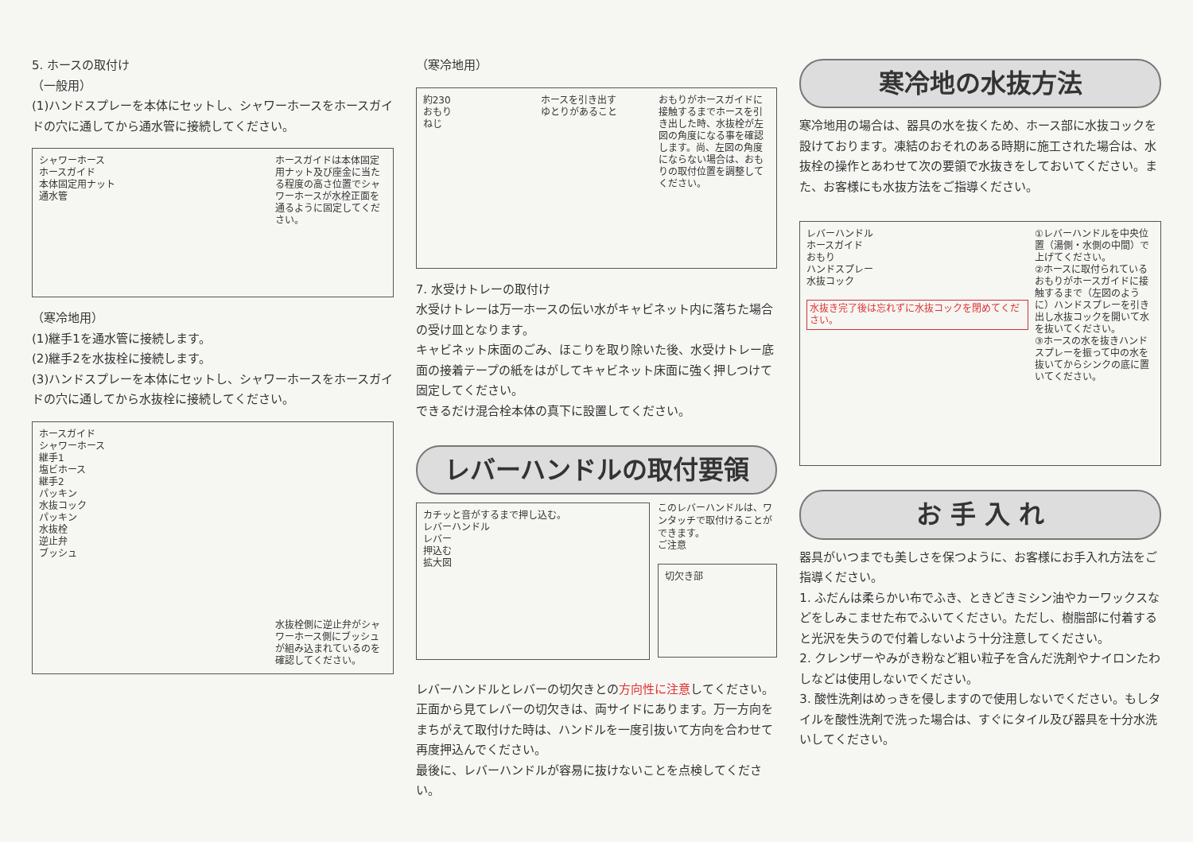5. ホースの取付け
（一般用）
(1)ハンドスプレーを本体にセットし、シャワーホースをホースガイドの穴に通してから通水管に接続してください。
シャワーホース
ホースガイド
本体固定用ナット
通水管
ホースガイドは本体固定用ナット及び座金に当たる程度の高さ位置でシャワーホースが水栓正面を通るように固定してください。
（寒冷地用）
(1)継手1を通水管に接続します。
(2)継手2を水抜栓に接続します。
(3)ハンドスプレーを本体にセットし、シャワーホースをホースガイドの穴に通してから水抜栓に接続してください。
ホースガイド
シャワーホース
継手1
塩ビホース
継手2
パッキン
水抜コック
パッキン
水抜栓
逆止弁
ブッシュ
水抜栓側に逆止弁がシャワーホース側にブッシュが組み込まれているのを確認してください。
（寒冷地用）
約230
おもり
ねじ
ホースを引き出す
ゆとりがあること
おもりがホースガイドに接触するまでホースを引き出した時、水抜栓が左図の角度になる事を確認します。尚、左図の角度にならない場合は、おもりの取付位置を調整してください。
7. 水受けトレーの取付け
水受けトレーは万一ホースの伝い水がキャビネット内に落ちた場合の受け皿となります。
キャビネット床面のごみ、ほこりを取り除いた後、水受けトレー底面の接着テープの紙をはがしてキャビネット床面に強く押しつけて固定してください。
できるだけ混合栓本体の真下に設置してください。
レバーハンドルの取付要領
カチッと音がするまで押し込む。
レバーハンドル
レバー
押込む
拡大図
このレバーハンドルは、ワンタッチで取付けることができます。
ご注意
切欠き部
レバーハンドルとレバーの切欠きとの方向性に注意してください。
正面から見てレバーの切欠きは、両サイドにあります。万一方向をまちがえて取付けた時は、ハンドルを一度引抜いて方向を合わせて再度押込んでください。
最後に、レバーハンドルが容易に抜けないことを点検してください。
寒冷地の水抜方法
寒冷地用の場合は、器具の水を抜くため、ホース部に水抜コックを設けております。凍結のおそれのある時期に施工された場合は、水抜栓の操作とあわせて次の要領で水抜きをしておいてください。また、お客様にも水抜方法をご指導ください。
レバーハンドル
ホースガイド
おもり
ハンドスプレー
水抜コック
水抜き完了後は忘れずに水抜コックを閉めてください。
①レバーハンドルを中央位置（湯側・水側の中間）で上げてください。
②ホースに取付られているおもりがホースガイドに接触するまで（左図のように）ハンドスプレーを引き出し水抜コックを開いて水を抜いてください。
③ホースの水を抜きハンドスプレーを振って中の水を抜いてからシンクの底に置いてください。
お 手 入 れ
器具がいつまでも美しさを保つように、お客様にお手入れ方法をご指導ください。
1. ふだんは柔らかい布でふき、ときどきミシン油やカーワックスなどをしみこませた布でふいてください。ただし、樹脂部に付着すると光沢を失うので付着しないよう十分注意してください。
2. クレンザーやみがき粉など粗い粒子を含んだ洗剤やナイロンたわしなどは使用しないでください。
3. 酸性洗剤はめっきを侵しますので使用しないでください。もしタイルを酸性洗剤で洗った場合は、すぐにタイル及び器具を十分水洗いしてください。